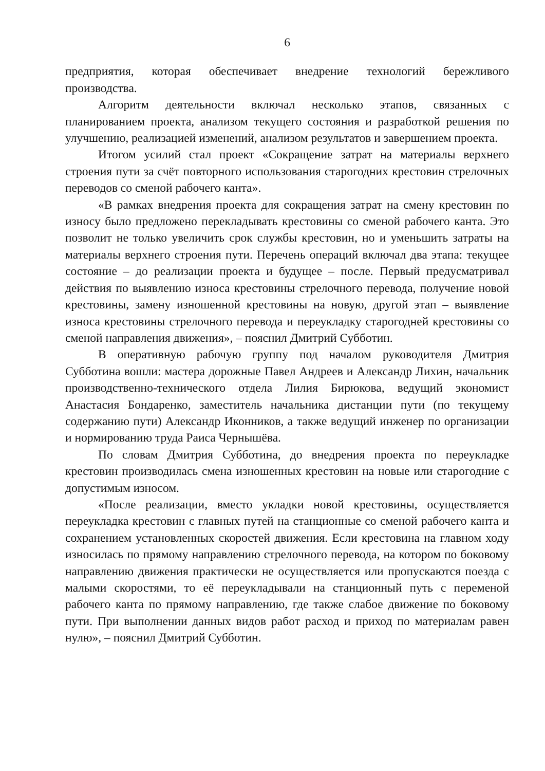6
предприятия, которая обеспечивает внедрение технологий бережливого производства.
Алгоритм деятельности включал несколько этапов, связанных с планированием проекта, анализом текущего состояния и разработкой решения по улучшению, реализацией изменений, анализом результатов и завершением проекта.
Итогом усилий стал проект «Сокращение затрат на материалы верхнего строения пути за счёт повторного использования старогодних крестовин стрелочных переводов со сменой рабочего канта».
«В рамках внедрения проекта для сокращения затрат на смену крестовин по износу было предложено перекладывать крестовины со сменой рабочего канта. Это позволит не только увеличить срок службы крестовин, но и уменьшить затраты на материалы верхнего строения пути. Перечень операций включал два этапа: текущее состояние – до реализации проекта и будущее – после. Первый предусматривал действия по выявлению износа крестовины стрелочного перевода, получение новой крестовины, замену изношенной крестовины на новую, другой этап – выявление износа крестовины стрелочного перевода и переукладку старогодней крестовины со сменой направления движения», – пояснил Дмитрий Субботин.
В оперативную рабочую группу под началом руководителя Дмитрия Субботина вошли: мастера дорожные Павел Андреев и Александр Лихин, начальник производственно-технического отдела Лилия Бирюкова, ведущий экономист Анастасия Бондаренко, заместитель начальника дистанции пути (по текущему содержанию пути) Александр Иконников, а также ведущий инженер по организации и нормированию труда Раиса Чернышёва.
По словам Дмитрия Субботина, до внедрения проекта по переукладке крестовин производилась смена изношенных крестовин на новые или старогодние с допустимым износом.
«После реализации, вместо укладки новой крестовины, осуществляется переукладка крестовин с главных путей на станционные со сменой рабочего канта и сохранением установленных скоростей движения. Если крестовина на главном ходу износилась по прямому направлению стрелочного перевода, на котором по боковому направлению движения практически не осуществляется или пропускаются поезда с малыми скоростями, то её переукладывали на станционный путь с переменой рабочего канта по прямому направлению, где также слабое движение по боковому пути. При выполнении данных видов работ расход и приход по материалам равен нулю», – пояснил Дмитрий Субботин.